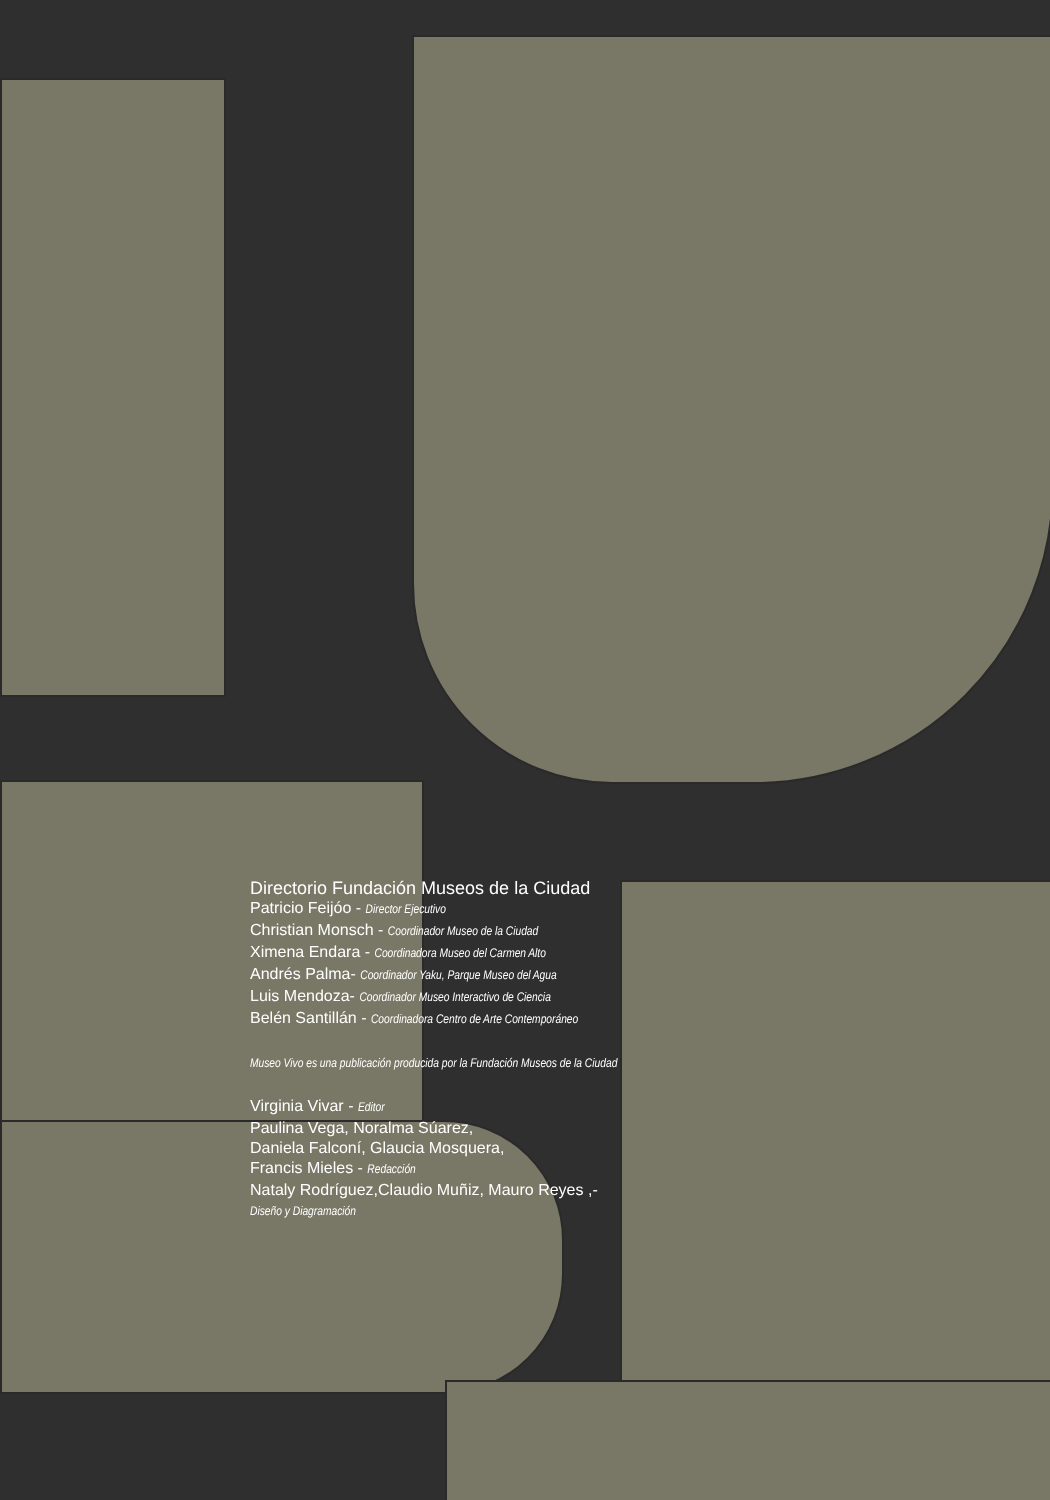Directorio Fundación Museos de la Ciudad
Patricio Feijóo - Director Ejecutivo
Christian Monsch - Coordinador Museo de la Ciudad
Ximena Endara - Coordinadora Museo del Carmen Alto
Andrés Palma- Coordinador Yaku, Parque Museo del Agua
Luis Mendoza- Coordinador Museo Interactivo de Ciencia
Belén Santillán - Coordinadora Centro de Arte Contemporáneo
Museo Vivo es una publicación producida por la Fundación Museos de la Ciudad
Virginia Vivar - Editor
Paulina Vega, Noralma Súarez,
Daniela Falconí, Glaucia Mosquera,
Francis Mieles - Redacción
Nataly Rodríguez,Claudio Muñiz, Mauro Reyes ,-
Diseño y Diagramación